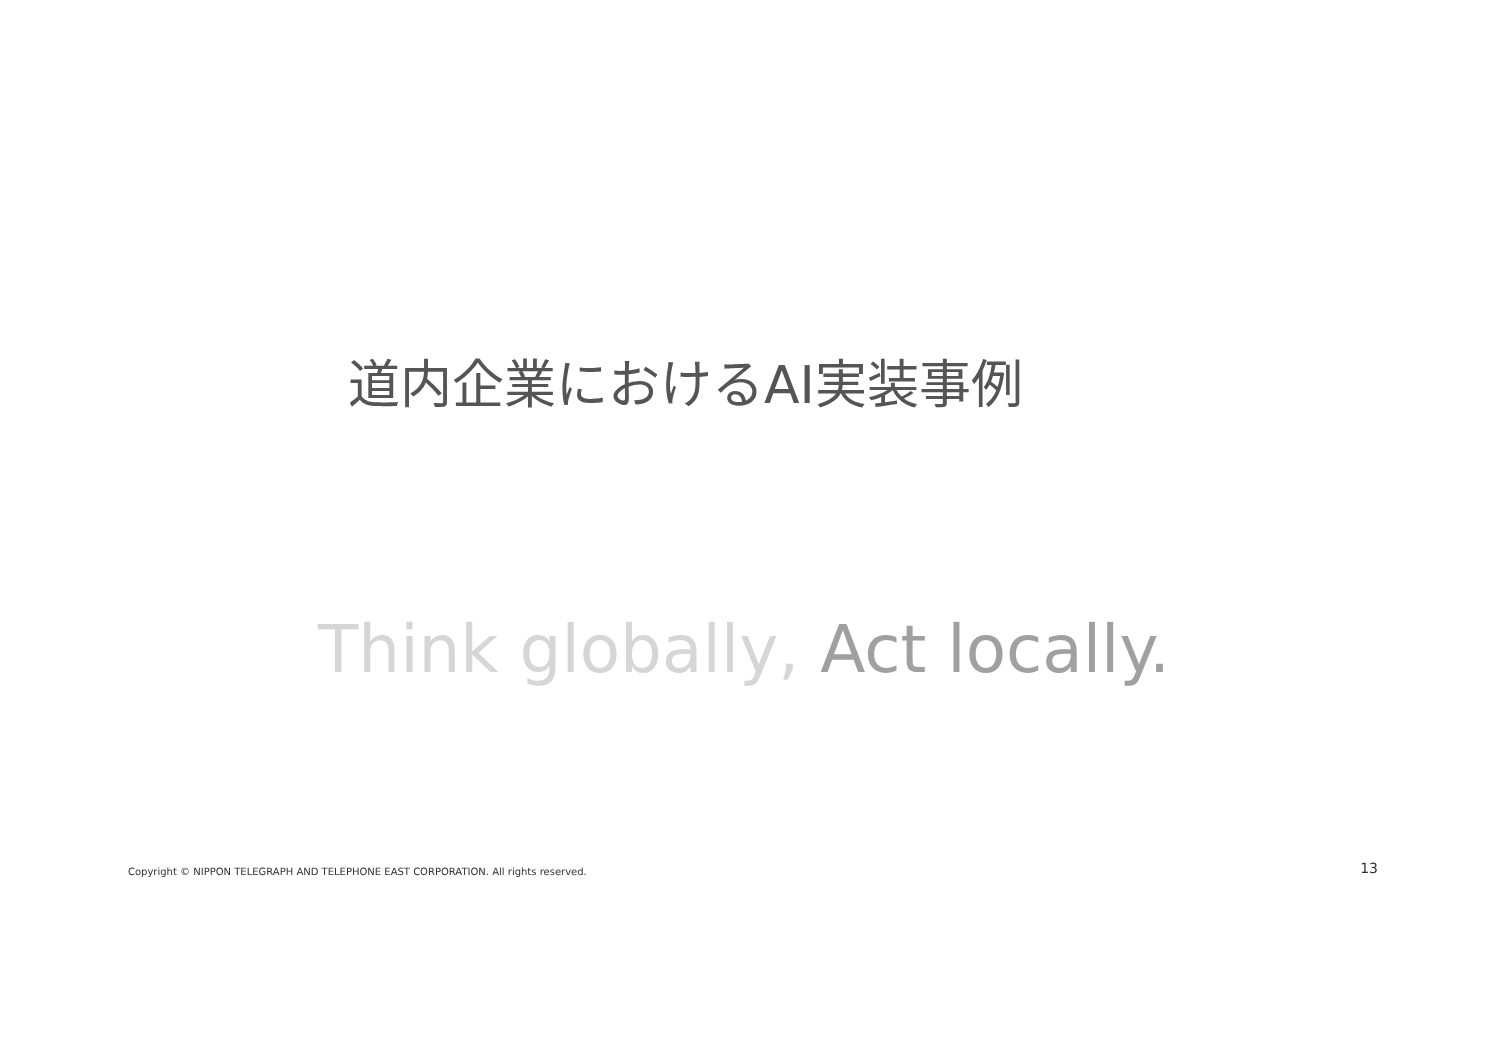道内企業におけるAI実装事例
Think globally, Act locally.
Copyright © NIPPON TELEGRAPH AND TELEPHONE EAST CORPORATION. All rights reserved.
13